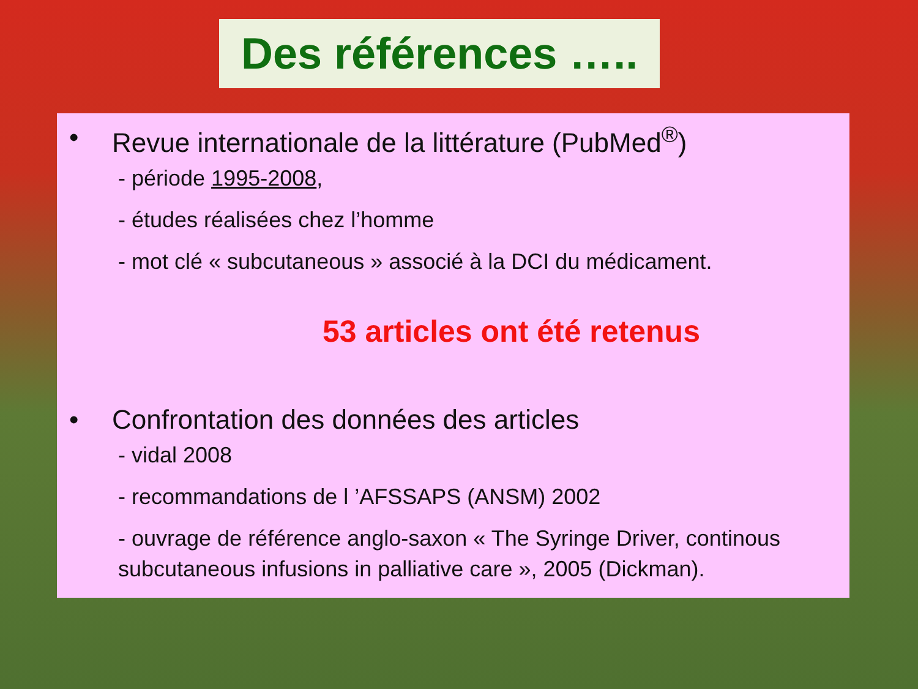Des références …..
• Revue internationale de la littérature (PubMed<sup>®</sup>)
- période 1995-2008,
- études réalisées chez l’homme
- mot clé « subcutaneous » associé à la DCI du médicament.
53 articles ont été retenus
• Confrontation des données des articles
- vidal 2008
- recommandations de l ’AFSSAPS (ANSM) 2002
- ouvrage de référence anglo-saxon « The Syringe Driver, continous subcutaneous infusions in palliative care », 2005 (Dickman).